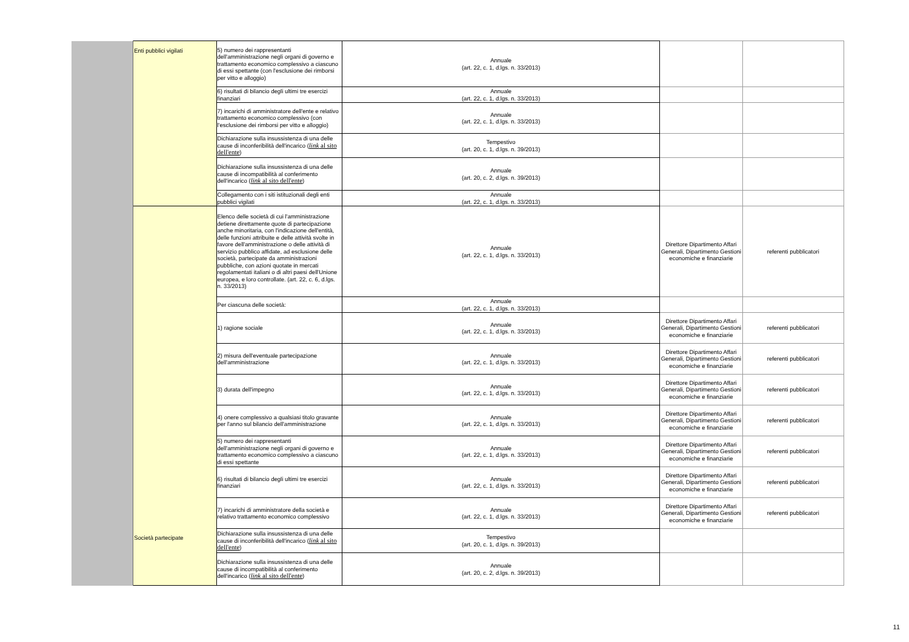| | Enti pubblici vigilati | 5) numero dei rappresentanti dell'amministrazione negli organi di governo e trattamento economico complessivo a ciascuno di essi spettante (con l'esclusione dei rimborsi per vitto e alloggio) | Annuale (art. 22, c. 1, d.lgs. n. 33/2013) | | |
| | | 6) risultati di bilancio degli ultimi tre esercizi finanziari | Annuale (art. 22, c. 1, d.lgs. n. 33/2013) | | |
| | | 7) incarichi di amministratore dell'ente e relativo trattamento economico complessivo (con l'esclusione dei rimborsi per vitto e alloggio) | Annuale (art. 22, c. 1, d.lgs. n. 33/2013) | | |
| | | Dichiarazione sulla insussistenza di una delle cause di inconferibilità dell'incarico ( link al sito dell'ente ) | Tempestivo (art. 20, c. 1, d.lgs. n. 39/2013) | | |
| | | Dichiarazione sulla insussistenza di una delle cause di incompatibilità al conferimento dell'incarico ( link al sito dell'ente ) | Annuale (art. 20, c. 2, d.lgs. n. 39/2013) | | |
| | | Collegamento con i siti istituzionali degli enti pubblici vigilati | Annuale (art. 22, c. 1, d.lgs. n. 33/2013) | | |
| | Società partecipate | Elenco delle società di cui l'amministrazione detiene direttamente quote di partecipazione anche minoritaria, con l'indicazione dell'entità, delle funzioni attribuite e delle attività svolte in favore dell'amministrazione o delle attività di servizio pubblico affidate, ad esclusione delle società, partecipate da amministrazioni pubbliche, con azioni quotate in mercati regolamentati italiani o di altri paesi dell'Unione europea, e loro controllate. (art. 22, c. 6, d.lgs. n. 33/2013) | Annuale (art. 22, c. 1, d.lgs. n. 33/2013) | Direttore Dipartimento Affari Generali, Dipartimento Gestioni economiche e finanziarie | referenti pubblicatori |
| | | Per ciascuna delle società: | Annuale (art. 22, c. 1, d.lgs. n. 33/2013) | | |
| | | 1) ragione sociale | Annuale (art. 22, c. 1, d.lgs. n. 33/2013) | Direttore Dipartimento Affari Generali, Dipartimento Gestioni economiche e finanziarie | referenti pubblicatori |
| | | 2) misura dell'eventuale partecipazione dell'amministrazione | Annuale (art. 22, c. 1, d.lgs. n. 33/2013) | Direttore Dipartimento Affari Generali, Dipartimento Gestioni economiche e finanziarie | referenti pubblicatori |
| | | 3) durata dell'impegno | Annuale (art. 22, c. 1, d.lgs. n. 33/2013) | Direttore Dipartimento Affari Generali, Dipartimento Gestioni economiche e finanziarie | referenti pubblicatori |
| | | 4) onere complessivo a qualsiasi titolo gravante per l'anno sul bilancio dell'amministrazione | Annuale (art. 22, c. 1, d.lgs. n. 33/2013) | Direttore Dipartimento Affari Generali, Dipartimento Gestioni economiche e finanziarie | referenti pubblicatori |
| | | 5) numero dei rappresentanti dell'amministrazione negli organi di governo e trattamento economico complessivo a ciascuno di essi spettante | Annuale (art. 22, c. 1, d.lgs. n. 33/2013) | Direttore Dipartimento Affari Generali, Dipartimento Gestioni economiche e finanziarie | referenti pubblicatori |
| | | 6) risultati di bilancio degli ultimi tre esercizi finanziari | Annuale (art. 22, c. 1, d.lgs. n. 33/2013) | Direttore Dipartimento Affari Generali, Dipartimento Gestioni economiche e finanziarie | referenti pubblicatori |
| | | 7) incarichi di amministratore della società e relativo trattamento economico complessivo | Annuale (art. 22, c. 1, d.lgs. n. 33/2013) | Direttore Dipartimento Affari Generali, Dipartimento Gestioni economiche e finanziarie | referenti pubblicatori |
| | | Dichiarazione sulla insussistenza di una delle cause di inconferibilità dell'incarico ( link al sito dell'ente ) | Tempestivo (art. 20, c. 1, d.lgs. n. 39/2013) | | |
| | | Dichiarazione sulla insussistenza di una delle cause di incompatibilità al conferimento dell'incarico ( link al sito dell'ente ) | Annuale (art. 20, c. 2, d.lgs. n. 39/2013) | | |
11